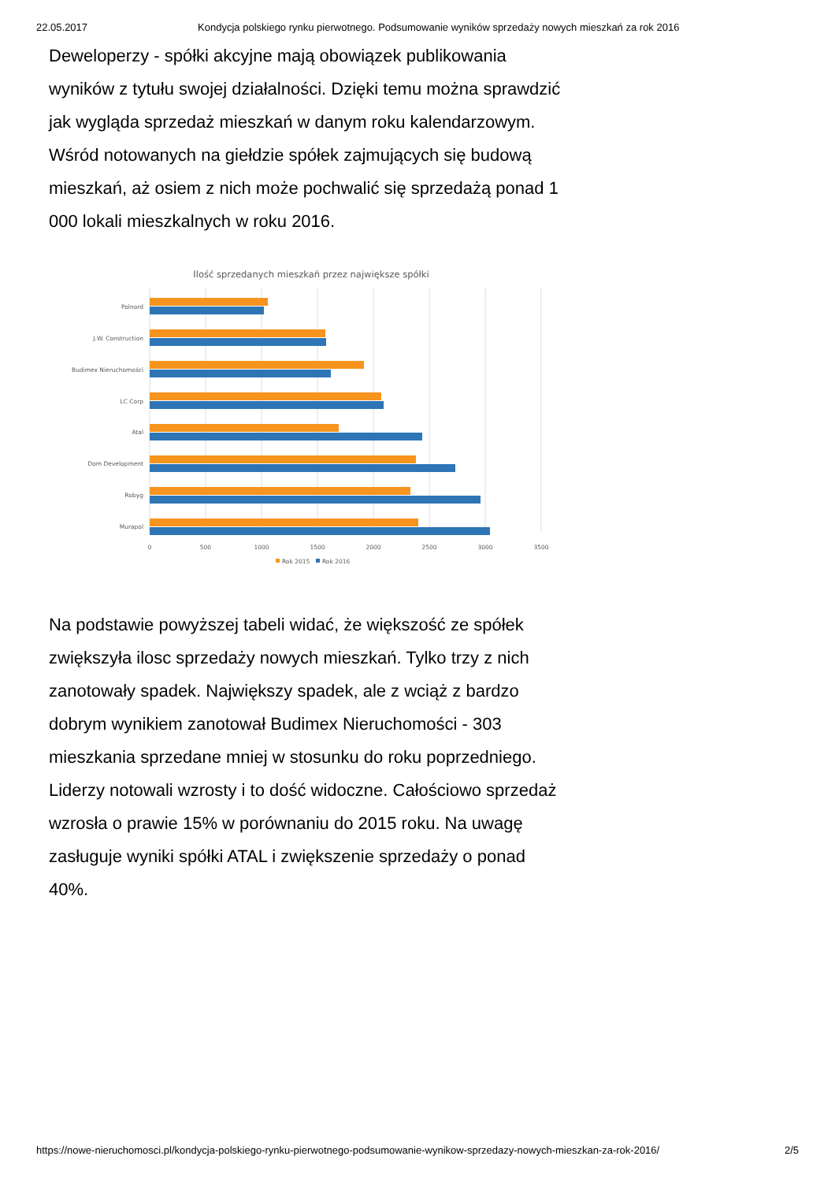22.05.2017 Kondycja polskiego rynku pierwotnego. Podsumowanie wyników sprzedaży nowych mieszkań za rok 2016
Deweloperzy - spółki akcyjne mają obowiązek publikowania wyników z tytułu swojej działalności. Dzięki temu można sprawdzić jak wygląda sprzedaż mieszkań w danym roku kalendarzowym. Wśród notowanych na giełdzie spółek zajmujących się budową mieszkań, aż osiem z nich może pochwalić się sprzedażą ponad 1 000 lokali mieszkalnych w roku 2016.
Ilość sprzedanych mieszkań przez największe spółki
Polnord
J.W. Construction
Budimex Nieruchomości
LC Corp
Atal
Dom Development
Robyg
Murapol
0
500
1000
1500
2000
2500
3000
3500
Rok 2015
Rok 2016
Na podstawie powyższej tabeli widać, że większość ze spółek zwiększyła ilosc sprzedaży nowych mieszkań. Tylko trzy z nich zanotowały spadek. Największy spadek, ale z wciąż z bardzo dobrym wynikiem zanotował Budimex Nieruchomości - 303 mieszkania sprzedane mniej w stosunku do roku poprzedniego. Liderzy notowali wzrosty i to dość widoczne. Całościowo sprzedaż wzrosła o prawie 15% w porównaniu do 2015 roku. Na uwagę zasługuje wyniki spółki ATAL i zwiększenie sprzedaży o ponad 40%.
https://nowe-nieruchomosci.pl/kondycja-polskiego-rynku-pierwotnego-podsumowanie-wynikow-sprzedazy-nowych-mieszkan-za-rok-2016/ 2/5